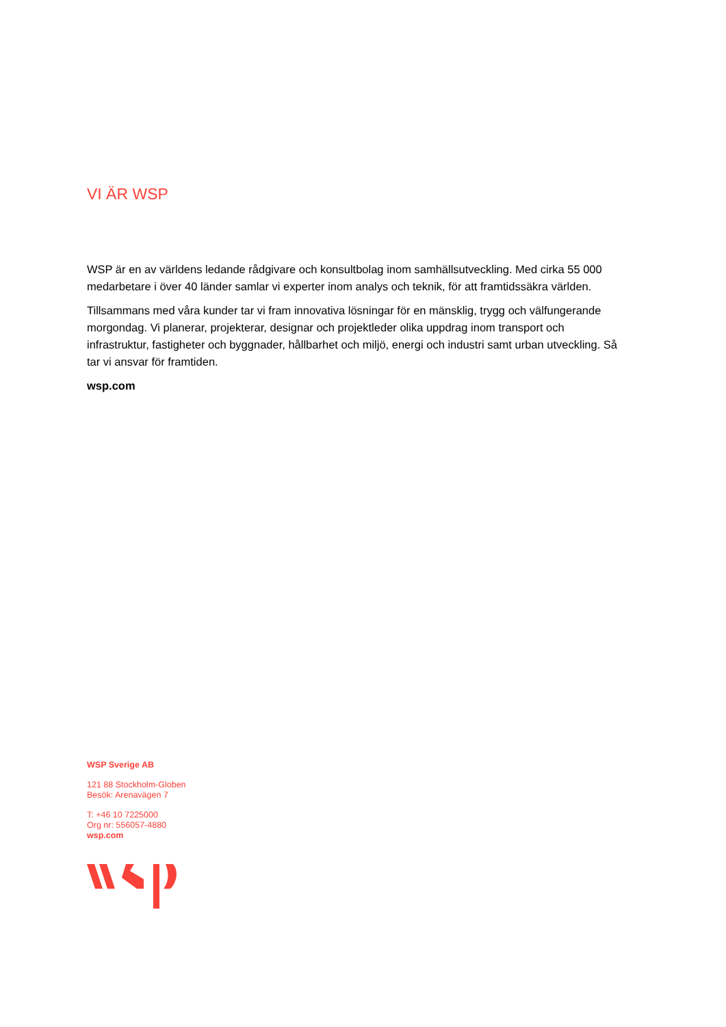VI ÄR WSP
WSP är en av världens ledande rådgivare och konsultbolag inom samhällsutveckling. Med cirka 55 000 medarbetare i över 40 länder samlar vi experter inom analys och teknik, för att framtidssäkra världen.
Tillsammans med våra kunder tar vi fram innovativa lösningar för en mänsklig, trygg och välfungerande morgondag. Vi planerar, projekterar, designar och projektleder olika uppdrag inom transport och infrastruktur, fastigheter och byggnader, hållbarhet och miljö, energi och industri samt urban utveckling. Så tar vi ansvar för framtiden.
wsp.com
WSP Sverige AB
121 88 Stockholm-Globen
Besök: Arenavägen 7
T: +46 10 7225000
Org nr: 556057-4880
wsp.com